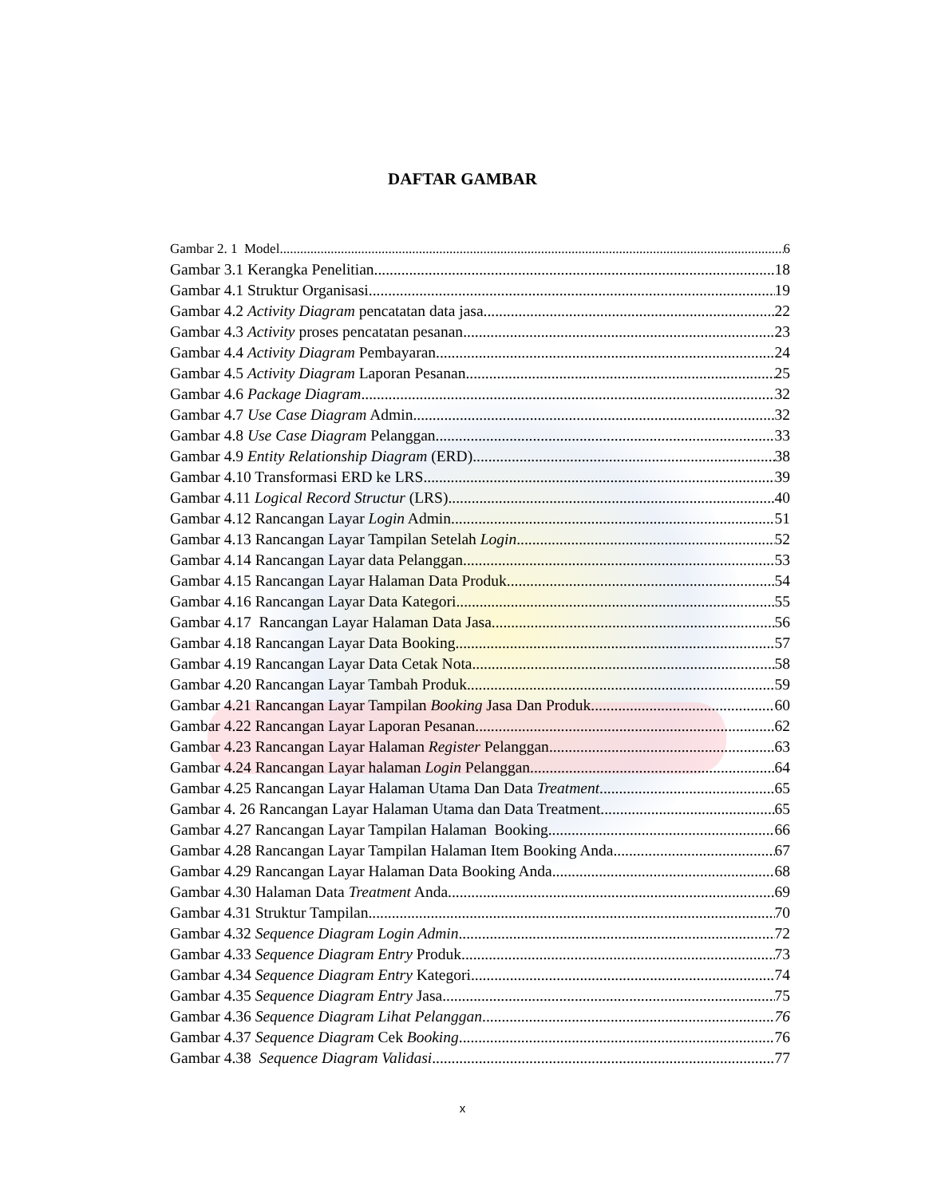DAFTAR GAMBAR
Gambar 2. 1 Model 6
Gambar 3.1 Kerangka Penelitian 18
Gambar 4.1 Struktur Organisasi 19
Gambar 4.2 Activity Diagram pencatatan data jasa 22
Gambar 4.3 Activity proses pencatatan pesanan 23
Gambar 4.4 Activity Diagram Pembayaran 24
Gambar 4.5 Activity Diagram Laporan Pesanan 25
Gambar 4.6 Package Diagram 32
Gambar 4.7 Use Case Diagram Admin 32
Gambar 4.8 Use Case Diagram Pelanggan 33
Gambar 4.9 Entity Relationship Diagram (ERD) 38
Gambar 4.10 Transformasi ERD ke LRS 39
Gambar 4.11 Logical Record Structur (LRS) 40
Gambar 4.12 Rancangan Layar Login Admin 51
Gambar 4.13 Rancangan Layar Tampilan Setelah Login 52
Gambar 4.14 Rancangan Layar data Pelanggan 53
Gambar 4.15 Rancangan Layar Halaman Data Produk 54
Gambar 4.16 Rancangan Layar Data Kategori 55
Gambar 4.17 Rancangan Layar Halaman Data Jasa 56
Gambar 4.18 Rancangan Layar Data Booking 57
Gambar 4.19 Rancangan Layar Data Cetak Nota 58
Gambar 4.20 Rancangan Layar Tambah Produk 59
Gambar 4.21 Rancangan Layar Tampilan Booking Jasa Dan Produk 60
Gambar 4.22 Rancangan Layar Laporan Pesanan 62
Gambar 4.23 Rancangan Layar Halaman Register Pelanggan 63
Gambar 4.24 Rancangan Layar halaman Login Pelanggan 64
Gambar 4.25 Rancangan Layar Halaman Utama Dan Data Treatment 65
Gambar 4. 26 Rancangan Layar Halaman Utama dan Data Treatment 65
Gambar 4.27 Rancangan Layar Tampilan Halaman Booking 66
Gambar 4.28 Rancangan Layar Tampilan Halaman Item Booking Anda 67
Gambar 4.29 Rancangan Layar Halaman Data Booking Anda 68
Gambar 4.30 Halaman Data Treatment Anda 69
Gambar 4.31 Struktur Tampilan 70
Gambar 4.32 Sequence Diagram Login Admin 72
Gambar 4.33 Sequence Diagram Entry Produk 73
Gambar 4.34 Sequence Diagram Entry Kategori 74
Gambar 4.35 Sequence Diagram Entry Jasa 75
Gambar 4.36 Sequence Diagram Lihat Pelanggan 76
Gambar 4.37 Sequence Diagram Cek Booking 76
Gambar 4.38 Sequence Diagram Validasi 77
x